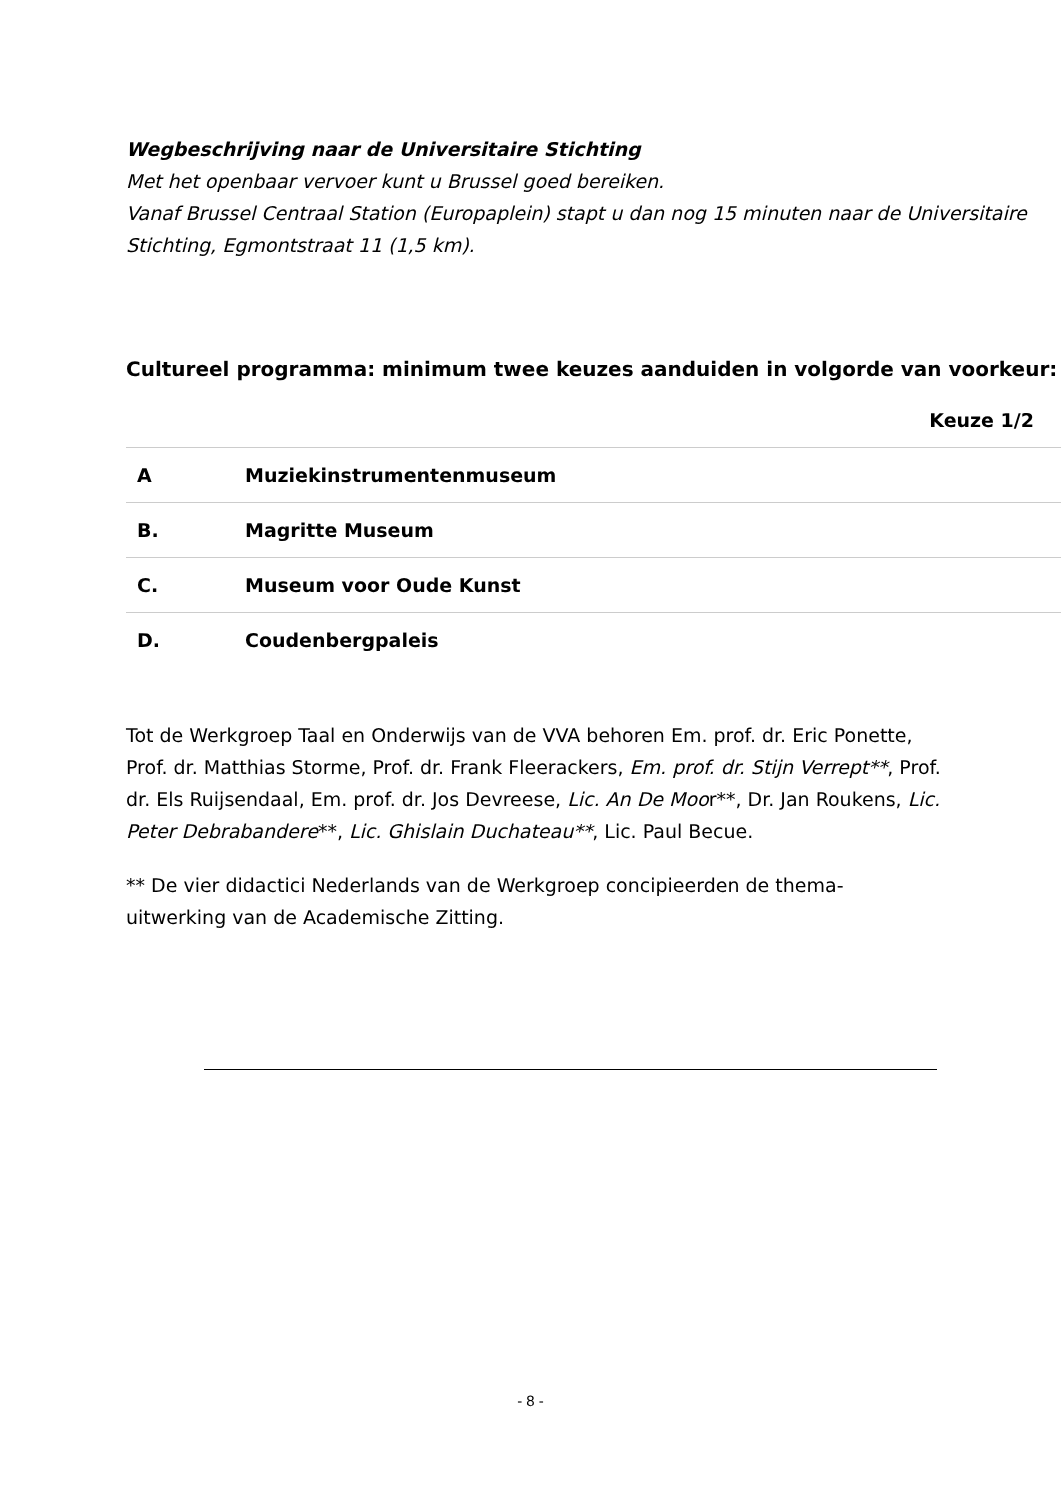Wegbeschrijving naar de Universitaire Stichting
Met het openbaar vervoer kunt u Brussel goed bereiken.
Vanaf Brussel Centraal Station (Europaplein) stapt u dan nog 15 minuten naar de Universitaire Stichting, Egmontstraat 11 (1,5 km).
Cultureel programma: minimum twee keuzes aanduiden in volgorde van voorkeur:
| | | Keuze 1/2 |
| --- | --- | --- |
| A | Muziekinstrumentenmuseum | |
| B. | Magritte Museum | |
| C. | Museum voor Oude Kunst | |
| D. | Coudenbergpaleis | |
Tot de Werkgroep Taal en Onderwijs van de VVA behoren Em. prof. dr. Eric Ponette, Prof. dr. Matthias Storme, Prof. dr. Frank Fleerackers, Em. prof. dr. Stijn Verrept**, Prof. dr. Els Ruijsendaal, Em. prof. dr. Jos Devreese, Lic. An De Moor**, Dr. Jan Roukens, Lic. Peter Debrabandere**, Lic. Ghislain Duchateau**, Lic. Paul Becue.
** De vier didactici Nederlands van de Werkgroep concipieerden de thema-uitwerking van de Academische Zitting.
- 8 -